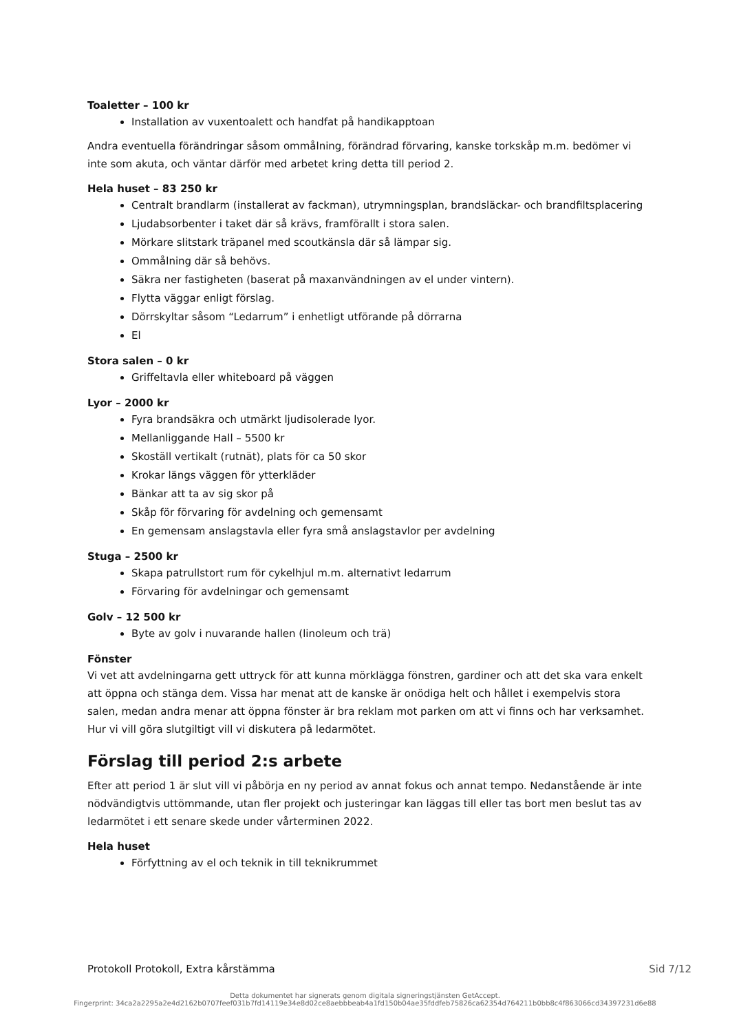Toaletter – 100 kr
Installation av vuxentoalett och handfat på handikapptoan
Andra eventuella förändringar såsom ommålning, förändrad förvaring, kanske torkskåp m.m. bedömer vi inte som akuta, och väntar därför med arbetet kring detta till period 2.
Hela huset – 83 250 kr
Centralt brandlarm (installerat av fackman), utrymningsplan, brandsläckar- och brandfiltsplacering
Ljudabsorbenter i taket där så krävs, framförallt i stora salen.
Mörkare slitstark träpanel med scoutkänsla där så lämpar sig.
Ommålning där så behövs.
Säkra ner fastigheten (baserat på maxanvändningen av el under vintern).
Flytta väggar enligt förslag.
Dörrskyltar såsom “Ledarrum” i enhetligt utförande på dörrarna
El
Stora salen – 0 kr
Griffeltavla eller whiteboard på väggen
Lyor – 2000 kr
Fyra brandsäkra och utmärkt ljudisolerade lyor.
Mellanliggande Hall – 5500 kr
Skoställ vertikalt (rutnät), plats för ca 50 skor
Krokar längs väggen för ytterkläder
Bänkar att ta av sig skor på
Skåp för förvaring för avdelning och gemensamt
En gemensam anslagstavla eller fyra små anslagstavlor per avdelning
Stuga – 2500 kr
Skapa patrullstort rum för cykelhjul m.m. alternativt ledarrum
Förvaring för avdelningar och gemensamt
Golv – 12 500 kr
Byte av golv i nuvarande hallen (linoleum och trä)
Fönster
Vi vet att avdelningarna gett uttryck för att kunna mörklägga fönstren, gardiner och att det ska vara enkelt att öppna och stänga dem. Vissa har menat att de kanske är onödiga helt och hållet i exempelvis stora salen, medan andra menar att öppna fönster är bra reklam mot parken om att vi finns och har verksamhet. Hur vi vill göra slutgiltigt vill vi diskutera på ledarmötet.
Förslag till period 2:s arbete
Efter att period 1 är slut vill vi påbörja en ny period av annat fokus och annat tempo. Nedanstående är inte nödvändigtvis uttömmande, utan fler projekt och justeringar kan läggas till eller tas bort men beslut tas av ledarmötet i ett senare skede under vårterminen 2022.
Hela huset
Förfyttning av el och teknik in till teknikrummet
Protokoll Protokoll, Extra kårstämma Sid 7/12
Detta dokumentet har signerats genom digitala signeringstjänsten GetAccept.
Fingerprint: 34ca2a2295a2e4d2162b0707feef031b7fd14119e34e8d02ce8aebbbeab4a1fd150b04ae35fddfeb75826ca62354d764211b0bb8c4f863066cd34397231d6e88